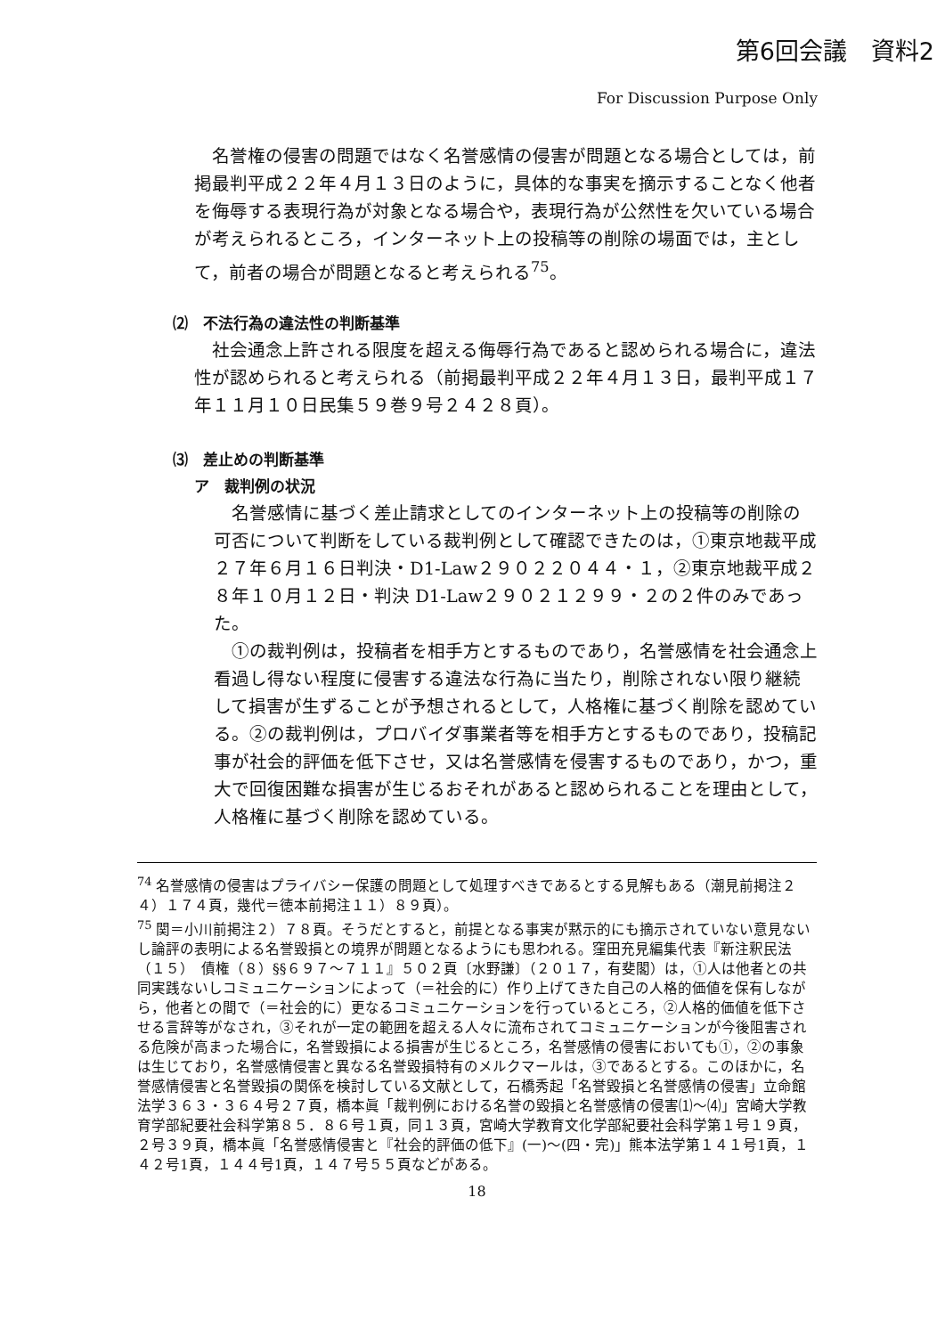第6回会議　資料2
For Discussion Purpose Only
名誉権の侵害の問題ではなく名誉感情の侵害が問題となる場合としては，前掲最判平成２２年４月１３日のように，具体的な事実を摘示することなく他者を侮辱する表現行為が対象となる場合や，表現行為が公然性を欠いている場合が考えられるところ，インターネット上の投稿等の削除の場面では，主として，前者の場合が問題となると考えられる<sup>75</sup>。
⑵　不法行為の違法性の判断基準
社会通念上許される限度を超える侮辱行為であると認められる場合に，違法性が認められると考えられる（前掲最判平成２２年４月１３日，最判平成１７年１１月１０日民集５９巻９号２４２８頁）。
⑶　差止めの判断基準
ア　裁判例の状況
名誉感情に基づく差止請求としてのインターネット上の投稿等の削除の可否について判断をしている裁判例として確認できたのは，①東京地裁平成２７年６月１６日判決・D1-Law２９０２２０４４・１，②東京地裁平成２８年１０月１２日・判決 D1-Law２９０２１２９９・２の２件のみであった。
①の裁判例は，投稿者を相手方とするものであり，名誉感情を社会通念上看過し得ない程度に侵害する違法な行為に当たり，削除されない限り継続して損害が生ずることが予想されるとして，人格権に基づく削除を認めている。②の裁判例は，プロバイダ事業者等を相手方とするものであり，投稿記事が社会的評価を低下させ，又は名誉感情を侵害するものであり，かつ，重大で回復困難な損害が生じるおそれがあると認められることを理由として，人格権に基づく削除を認めている。
<sup>74</sup> 名誉感情の侵害はプライバシー保護の問題として処理すべきであるとする見解もある（潮見前掲注２４）１７４頁，幾代＝徳本前掲注１１）８９頁）。
<sup>75</sup> 関＝小川前掲注２）７８頁。そうだとすると，前提となる事実が黙示的にも摘示されていない意見ないし論評の表明による名誉毀損との境界が問題となるようにも思われる。窪田充見編集代表『新注釈民法（１５）　債権（８）§§６９７～７１１』５０２頁〔水野謙〕（２０１７，有斐閣）は，①人は他者との共同実践ないしコミュニケーションによって（＝社会的に）作り上げてきた自己の人格的価値を保有しながら，他者との間で（＝社会的に）更なるコミュニケーションを行っているところ，②人格的価値を低下させる言辞等がなされ，③それが一定の範囲を超える人々に流布されてコミュニケーションが今後阻害される危険が高まった場合に，名誉毀損による損害が生じるところ，名誉感情の侵害においても①，②の事象は生じており，名誉感情侵害と異なる名誉毀損特有のメルクマールは，③であるとする。このほかに，名誉感情侵害と名誉毀損の関係を検討している文献として，石橋秀起「名誉毀損と名誉感情の侵害」立命館法学３６３・３６４号２７頁，橋本眞「裁判例における名誉の毀損と名誉感情の侵害⑴～⑷」宮崎大学教育学部紀要社会科学第８５．８６号１頁，同１３頁，宮崎大学教育文化学部紀要社会科学第１号１９頁，２号３９頁，橋本眞「名誉感情侵害と『社会的評価の低下』(一)～(四・完)」熊本法学第１４１号1頁，１４２号1頁，１４４号1頁，１４７号５５頁などがある。
18